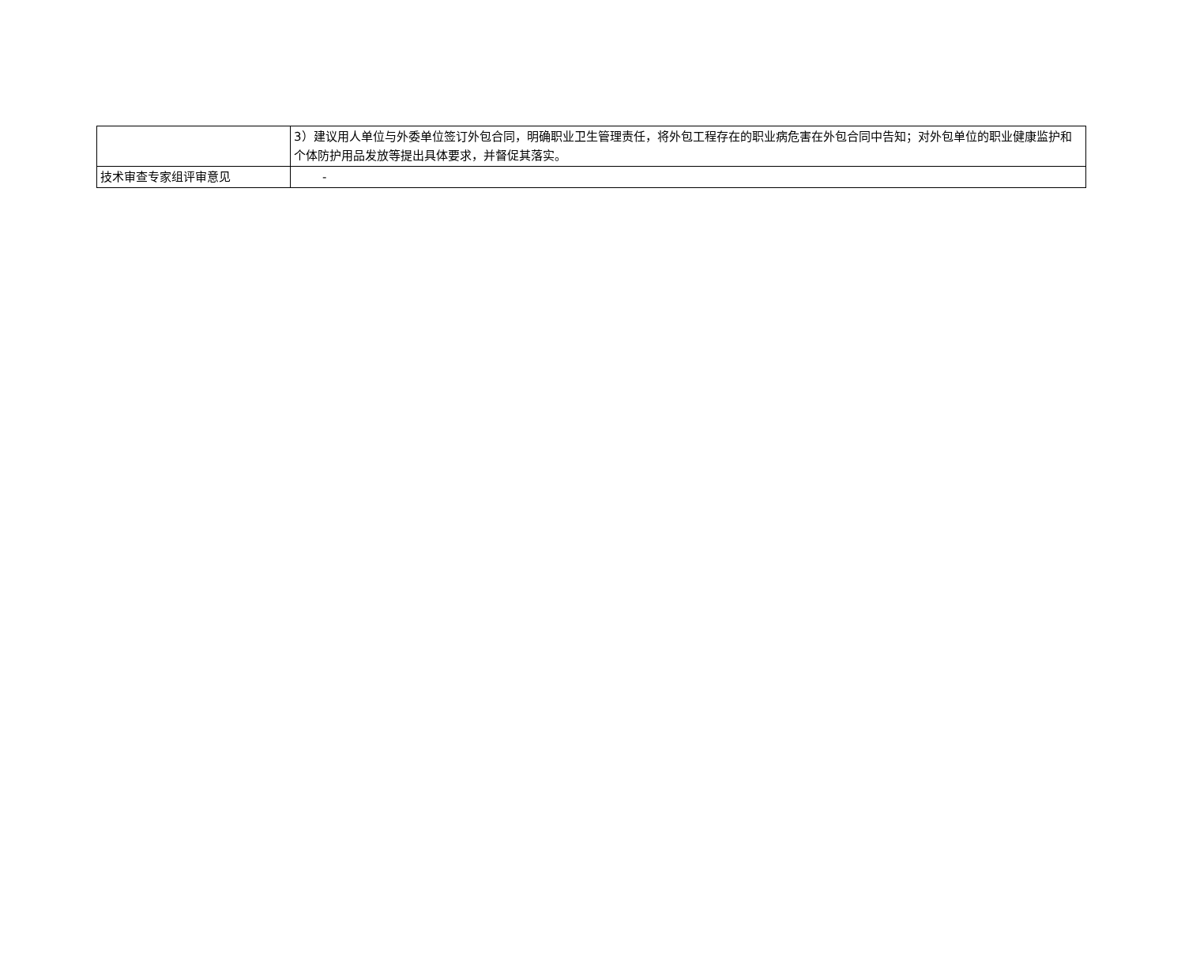| | 3）建议用人单位与外委单位签订外包合同，明确职业卫生管理责任，将外包工程存在的职业病危害在外包合同中告知；对外包单位的职业健康监护和个体防护用品发放等提出具体要求，并督促其落实。 |
| 技术审查专家组评审意见 | - |